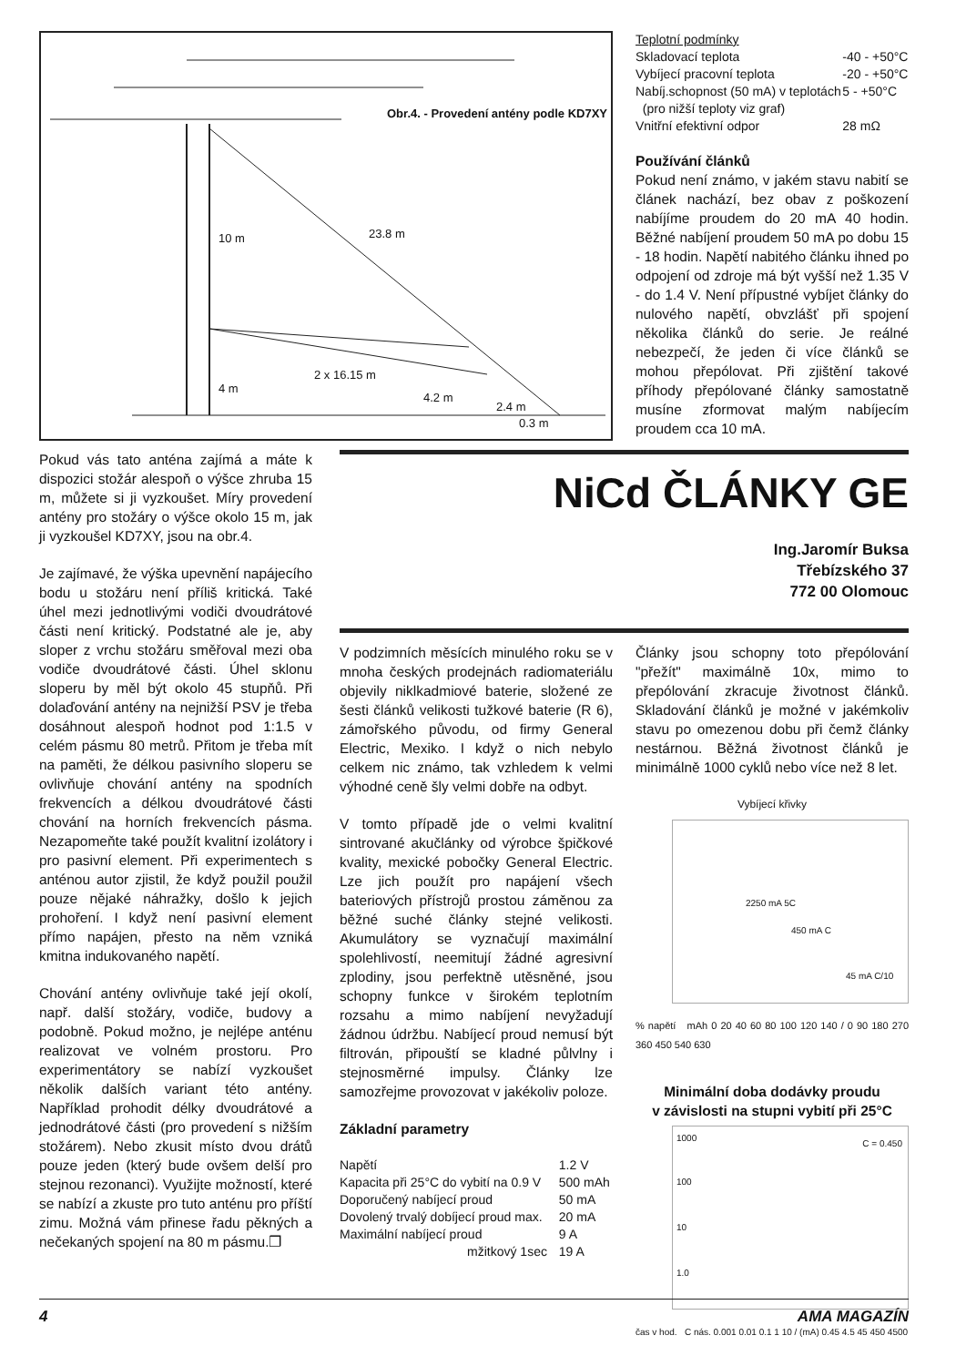Obr.4. - Provedení antény podle KD7XY
10 m 23.8 m
2 x 16.15 m
4 m
4.2 m
2.4 m
0.3 m
| Teplotní podmínky | |
| Skladovací teplota | -40 - +50°C |
| Vybíjecí pracovní teplota | -20 - +50°C |
| Nabíj.schopnost (50 mA) v teplotách | 5 - +50°C |
| (pro nižší teploty viz graf) | |
| Vnitřní efektivní odpor | 28 mΩ |
Používání článků
Pokud není známo, v jakém stavu nabití se článek nachází, bez obav z poškození nabíjíme proudem do 20 mA 40 hodin. Běžné nabíjení proudem 50 mA po dobu 15 - 18 hodin. Napětí nabitého článku ihned po odpojení od zdroje má být vyšší než 1.35 V - do 1.4 V. Není přípustné vybíjet články do nulového napětí, obvzlášť při spojení několika článků do serie. Je reálné nebezpečí, že jeden či více článků se mohou přepólovat. Při zjištění takové příhody přepólované články samostatně musíne zformovat malým nabíjecím proudem cca 10 mA.
Pokud vás tato anténa zajímá a máte k dispozici stožár alespoň o výšce zhruba 15 m, můžete si ji vyzkoušet. Míry provedení antény pro stožáry o výšce okolo 15 m, jak ji vyzkoušel KD7XY, jsou na obr.4.
Je zajímavé, že výška upevnění napájecího bodu u stožáru není příliš kritická. Také úhel mezi jednotlivými vodiči dvoudrátové části není kritický. Podstatné ale je, aby sloper z vrchu stožáru směřoval mezi oba vodiče dvoudrátové části. Úhel sklonu sloperu by měl být okolo 45 stupňů. Při dolaďování antény na nejnižší PSV je třeba dosáhnout alespoň hodnot pod 1:1.5 v celém pásmu 80 metrů. Přitom je třeba mít na paměti, že délkou pasivního sloperu se ovlivňuje chování antény na spodních frekvencích a délkou dvoudrátové části chování na horních frekvencích pásma. Nezapomeňte také použít kvalitní izolátory i pro pasivní element. Při experimentech s anténou autor zjistil, že když použil použil pouze nějaké náhražky, došlo k jejich prohoření. I když není pasivní element přímo napájen, přesto na něm vzniká kmitna indukovaného napětí.
Chování antény ovlivňuje také její okolí, např. další stožáry, vodiče, budovy a podobně. Pokud možno, je nejlépe anténu realizovat ve volném prostoru. Pro experimentátory se nabízí vyzkoušet několik dalších variant této antény. Například prohodit délky dvoudrátové a jednodrátové části (pro provedení s nižším stožárem). Nebo zkusit místo dvou drátů pouze jeden (který bude ovšem delší pro stejnou rezonanci). Využijte možností, které se nabízí a zkuste pro tuto anténu pro příští zimu. Možná vám přinese řadu pěkných a nečekaných spojení na 80 m pásmu.❐
NiCd ČLÁNKY GE
Ing.Jaromír Buksa
Třebízského 37
772 00 Olomouc
V podzimních měsících minulého roku se v mnoha českých prodejnách radiomateriálu objevily niklkadmiové baterie, složené ze šesti článků velikosti tužkové baterie (R 6), zámořského původu, od firmy General Electric, Mexiko. I když o nich nebylo celkem nic známo, tak vzhledem k velmi výhodné ceně šly velmi dobře na odbyt.
V tomto případě jde o velmi kvalitní sintrované akučlánky od výrobce špičkové kvality, mexické pobočky General Electric. Lze jich použít pro napájení všech bateriových přístrojů prostou záměnou za běžné suché články stejné velikosti. Akumulátory se vyznačují maximální spolehlivostí, neemitují žádné agresivní zplodiny, jsou perfektně utěsněné, jsou schopny funkce v širokém teplotním rozsahu a mimo nabíjení nevyžadují žádnou údržbu. Nabíjecí proud nemusí být filtrován, připouští se kladné půlvlny i stejnosměrné impulsy. Články lze samozřejme provozovat v jakékoliv poloze.
Základní parametry
| Napětí | 1.2 V |
| Kapacita při 25°C do vybití na 0.9 V | 500 mAh |
| Doporučený nabíjecí proud | 50 mA |
| Dovolený trvalý dobíjecí proud max. | 20 mA |
| Maximální nabíjecí proud | 9 A |
| mžitkový 1sec | 19 A |
Články jsou schopny toto přepólování "přežít" maximálně 10x, mimo to přepólování zkracuje životnost článků. Skladování článků je možné v jakémkoliv stavu po omezenou dobu při čemž články nestárnou. Běžná životnost článků je minimálně 1000 cyklů nebo více než 8 let.
Vybíjecí křivky
2250 mA 5C
450 mA C
45 mA C/10
% napětí mAh 0 20 40 60 80 100 120 140 / 0 90 180 270 360 450 540 630
Minimální doba dodávky proudu
v závislosti na stupni vybití při 25°C
1000
C = 0.450
100
10
1.0
čas v hod. C nás. 0.001 0.01 0.1 1 10 / (mA) 0.45 4.5 45 450 4500
4 AMA MAGAZÍN